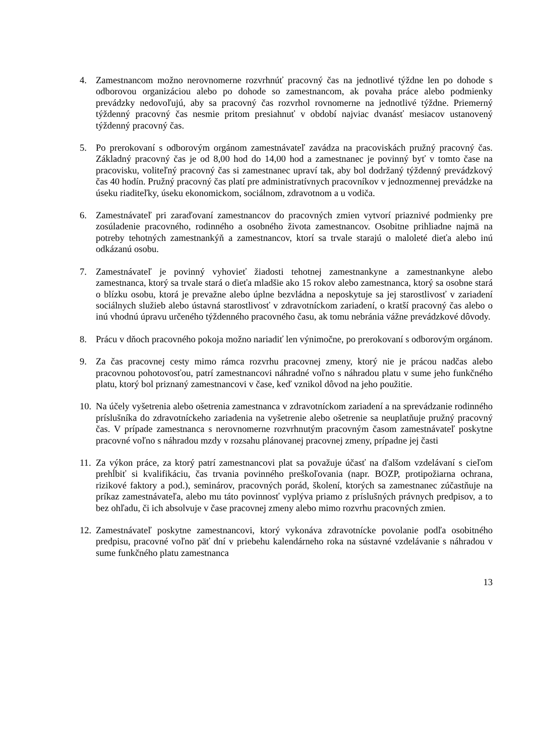4. Zamestnancom možno nerovnomerne rozvrhnúť pracovný čas na jednotlivé týždne len po dohode s odborovou organizáciou alebo po dohode so zamestnancom, ak povaha práce alebo podmienky prevádzky nedovoľujú, aby sa pracovný čas rozvrhol rovnomerne na jednotlivé týždne. Priemerný týždenný pracovný čas nesmie pritom presiahnuť v období najviac dvanásť mesiacov ustanovený týždenný pracovný čas.
5. Po prerokovaní s odborovým orgánom zamestnávateľ zavádza na pracoviskách pružný pracovný čas. Základný pracovný čas je od 8,00 hod do 14,00 hod a zamestnanec je povinný byť v tomto čase na pracovisku, voliteľný pracovný čas si zamestnanec upraví tak, aby bol dodržaný týždenný prevádzkový čas 40 hodín. Pružný pracovný čas platí pre administratívnych pracovníkov v jednozmennej prevádzke na úseku riaditeľky, úseku ekonomickom, sociálnom, zdravotnom a u vodiča.
6. Zamestnávateľ pri zaraďovaní zamestnancov do pracovných zmien vytvorí priaznivé podmienky pre zosúladenie pracovného, rodinného a osobného života zamestnancov. Osobitne prihliadne najmä na potreby tehotných zamestnankýň a zamestnancov, ktorí sa trvale starajú o maloleté dieťa alebo inú odkázanú osobu.
7. Zamestnávateľ je povinný vyhovieť žiadosti tehotnej zamestnankyne a zamestnankyne alebo zamestnanca, ktorý sa trvale stará o dieťa mladšie ako 15 rokov alebo zamestnanca, ktorý sa osobne stará o blízku osobu, ktorá je prevažne alebo úplne bezvládna a neposkytuje sa jej starostlivosť v zariadení sociálnych služieb alebo ústavná starostlivosť v zdravotníckom zariadení, o kratší pracovný čas alebo o inú vhodnú úpravu určeného týždenného pracovného času, ak tomu nebránia vážne prevádzkové dôvody.
8. Prácu v dňoch pracovného pokoja možno nariadiť len výnimočne, po prerokovaní s odborovým orgánom.
9. Za čas pracovnej cesty mimo rámca rozvrhu pracovnej zmeny, ktorý nie je prácou nadčas alebo pracovnou pohotovosťou, patrí zamestnancovi náhradné voľno s náhradou platu v sume jeho funkčného platu, ktorý bol priznaný zamestnancovi v čase, keď vznikol dôvod na jeho použitie.
10.
Na účely vyšetrenia alebo ošetrenia zamestnanca v zdravotníckom zariadení a na sprevádzanie rodinného príslušníka do zdravotníckeho zariadenia na vyšetrenie alebo ošetrenie sa neuplatňuje pružný pracovný čas. V prípade zamestnanca s nerovnomerne rozvrhnutým pracovným časom zamestnávateľ poskytne pracovné voľno s náhradou mzdy v rozsahu plánovanej pracovnej zmeny, prípadne jej časti
11.
Za výkon práce, za ktorý patrí zamestnancovi plat sa považuje účasť na ďalšom vzdelávaní s cieľom prehĺbiť si kvalifikáciu, čas trvania povinného preškoľovania (napr. BOZP, protipožiarna ochrana, rizikové faktory a pod.), seminárov, pracovných porád, školení, ktorých sa zamestnanec zúčastňuje na príkaz zamestnávateľa, alebo mu táto povinnosť vyplýva priamo z príslušných právnych predpisov, a to bez ohľadu, či ich absolvuje v čase pracovnej zmeny alebo mimo rozvrhu pracovných zmien.
12.
Zamestnávateľ poskytne zamestnancovi, ktorý vykonáva zdravotnícke povolanie podľa osobitného predpisu, pracovné voľno päť dní v priebehu kalendárneho roka na sústavné vzdelávanie s náhradou v sume funkčného platu zamestnanca
13